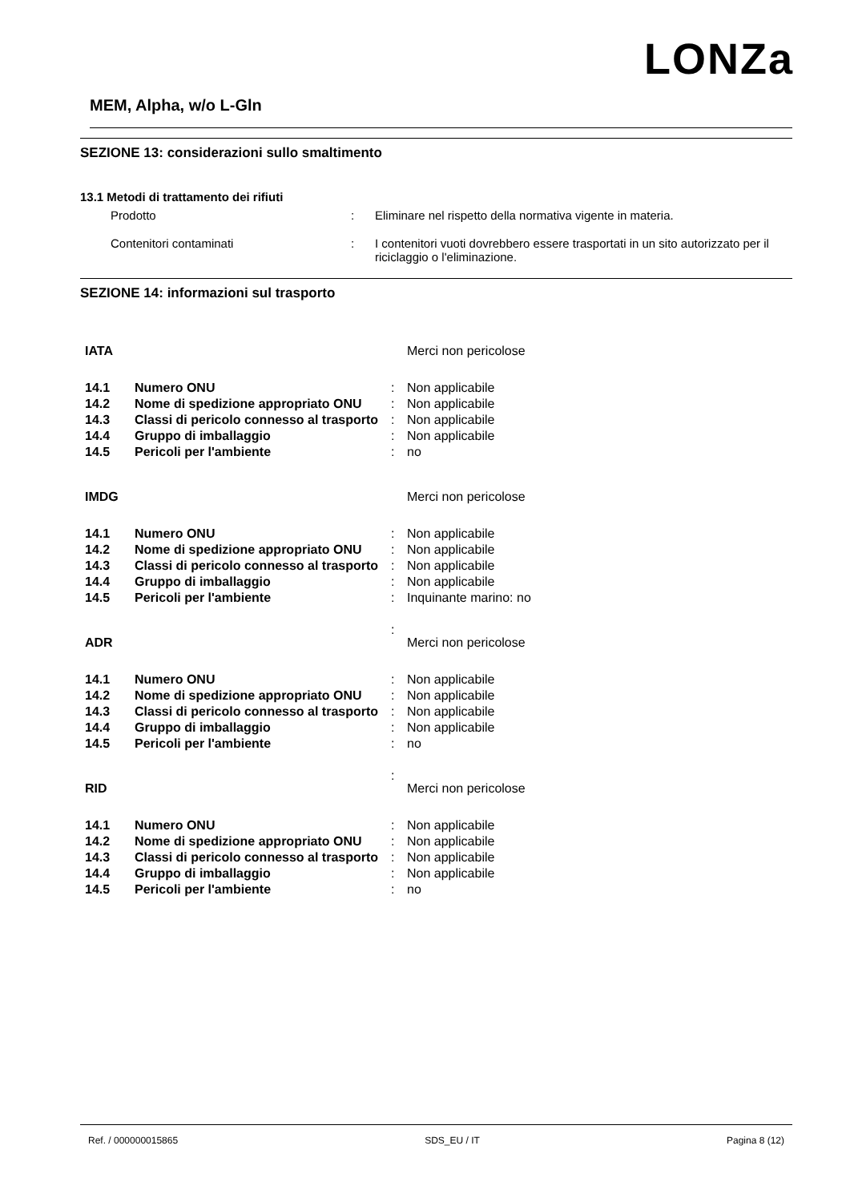LONZa
MEM, Alpha, w/o L-Gln
SEZIONE 13: considerazioni sullo smaltimento
13.1 Metodi di trattamento dei rifiuti
Prodotto : Eliminare nel rispetto della normativa vigente in materia.
Contenitori contaminati : I contenitori vuoti dovrebbero essere trasportati in un sito autorizzato per il riciclaggio o l'eliminazione.
SEZIONE 14: informazioni sul trasporto
| IATA | | | Merci non pericolose |
| 14.1 | Numero ONU | : | Non applicabile |
| 14.2 | Nome di spedizione appropriato ONU | : | Non applicabile |
| 14.3 | Classi di pericolo connesso al trasporto | : | Non applicabile |
| 14.4 | Gruppo di imballaggio | : | Non applicabile |
| 14.5 | Pericoli per l'ambiente | : | no |
| IMDG | | | Merci non pericolose |
| 14.1 | Numero ONU | : | Non applicabile |
| 14.2 | Nome di spedizione appropriato ONU | : | Non applicabile |
| 14.3 | Classi di pericolo connesso al trasporto | : | Non applicabile |
| 14.4 | Gruppo di imballaggio | : | Non applicabile |
| 14.5 | Pericoli per l'ambiente | : | Inquinante marino: no |
| ADR | | : | Merci non pericolose |
| 14.1 | Numero ONU | : | Non applicabile |
| 14.2 | Nome di spedizione appropriato ONU | : | Non applicabile |
| 14.3 | Classi di pericolo connesso al trasporto | : | Non applicabile |
| 14.4 | Gruppo di imballaggio | : | Non applicabile |
| 14.5 | Pericoli per l'ambiente | : | no |
| RID | | : | Merci non pericolose |
| 14.1 | Numero ONU | : | Non applicabile |
| 14.2 | Nome di spedizione appropriato ONU | : | Non applicabile |
| 14.3 | Classi di pericolo connesso al trasporto | : | Non applicabile |
| 14.4 | Gruppo di imballaggio | : | Non applicabile |
| 14.5 | Pericoli per l'ambiente | : | no |
Ref. / 000000015865 SDS_EU / IT Pagina 8 (12)